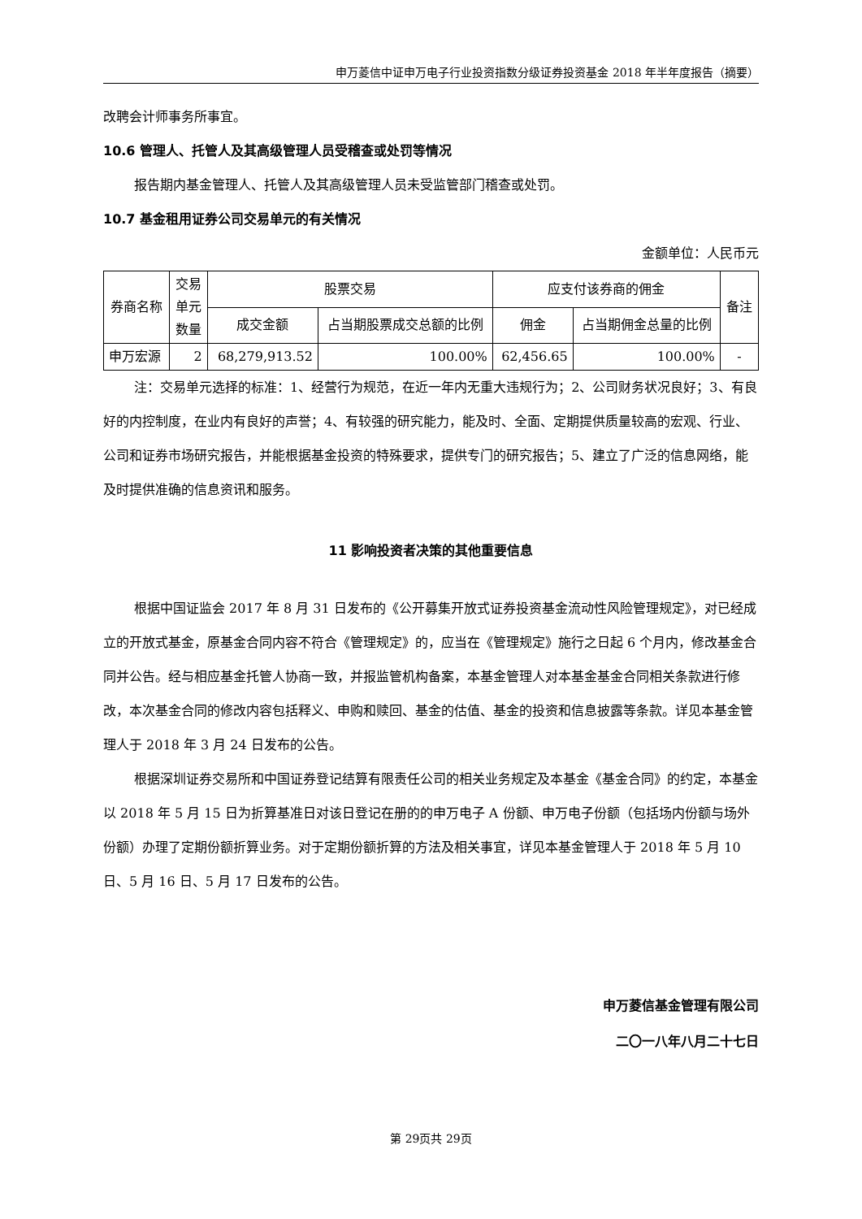申万菱信中证申万电子行业投资指数分级证券投资基金 2018 年半年度报告（摘要）
改聘会计师事务所事宜。
10.6 管理人、托管人及其高级管理人员受稽查或处罚等情况
报告期内基金管理人、托管人及其高级管理人员未受监管部门稽查或处罚。
10.7 基金租用证券公司交易单元的有关情况
金额单位：人民币元
| 券商名称 | 交易 单元 数量 | 股票交易 | | 应支付该券商的佣金 | | 备注 |
| --- | --- | --- | --- | --- | --- | --- |
| | | 成交金额 | 占当期股票成交总额的比例 | 佣金 | 占当期佣金总量的比例 | |
| 申万宏源 | 2 | 68,279,913.52 | 100.00% | 62,456.65 | 100.00% | - |
注：交易单元选择的标准：1、经营行为规范，在近一年内无重大违规行为；2、公司财务状况良好；3、有良好的内控制度，在业内有良好的声誉；4、有较强的研究能力，能及时、全面、定期提供质量较高的宏观、行业、公司和证券市场研究报告，并能根据基金投资的特殊要求，提供专门的研究报告；5、建立了广泛的信息网络，能及时提供准确的信息资讯和服务。
11 影响投资者决策的其他重要信息
根据中国证监会 2017 年 8 月 31 日发布的《公开募集开放式证券投资基金流动性风险管理规定》，对已经成立的开放式基金，原基金合同内容不符合《管理规定》的，应当在《管理规定》施行之日起 6 个月内，修改基金合同并公告。经与相应基金托管人协商一致，并报监管机构备案，本基金管理人对本基金基金合同相关条款进行修改，本次基金合同的修改内容包括释义、申购和赎回、基金的估值、基金的投资和信息披露等条款。详见本基金管理人于 2018 年 3 月 24 日发布的公告。
根据深圳证券交易所和中国证券登记结算有限责任公司的相关业务规定及本基金《基金合同》的约定，本基金以 2018 年 5 月 15 日为折算基准日对该日登记在册的的申万电子 A 份额、申万电子份额（包括场内份额与场外份额）办理了定期份额折算业务。对于定期份额折算的方法及相关事宜，详见本基金管理人于 2018 年 5 月 10 日、5 月 16 日、5 月 17 日发布的公告。
申万菱信基金管理有限公司
二〇一八年八月二十七日
第 29页共 29页